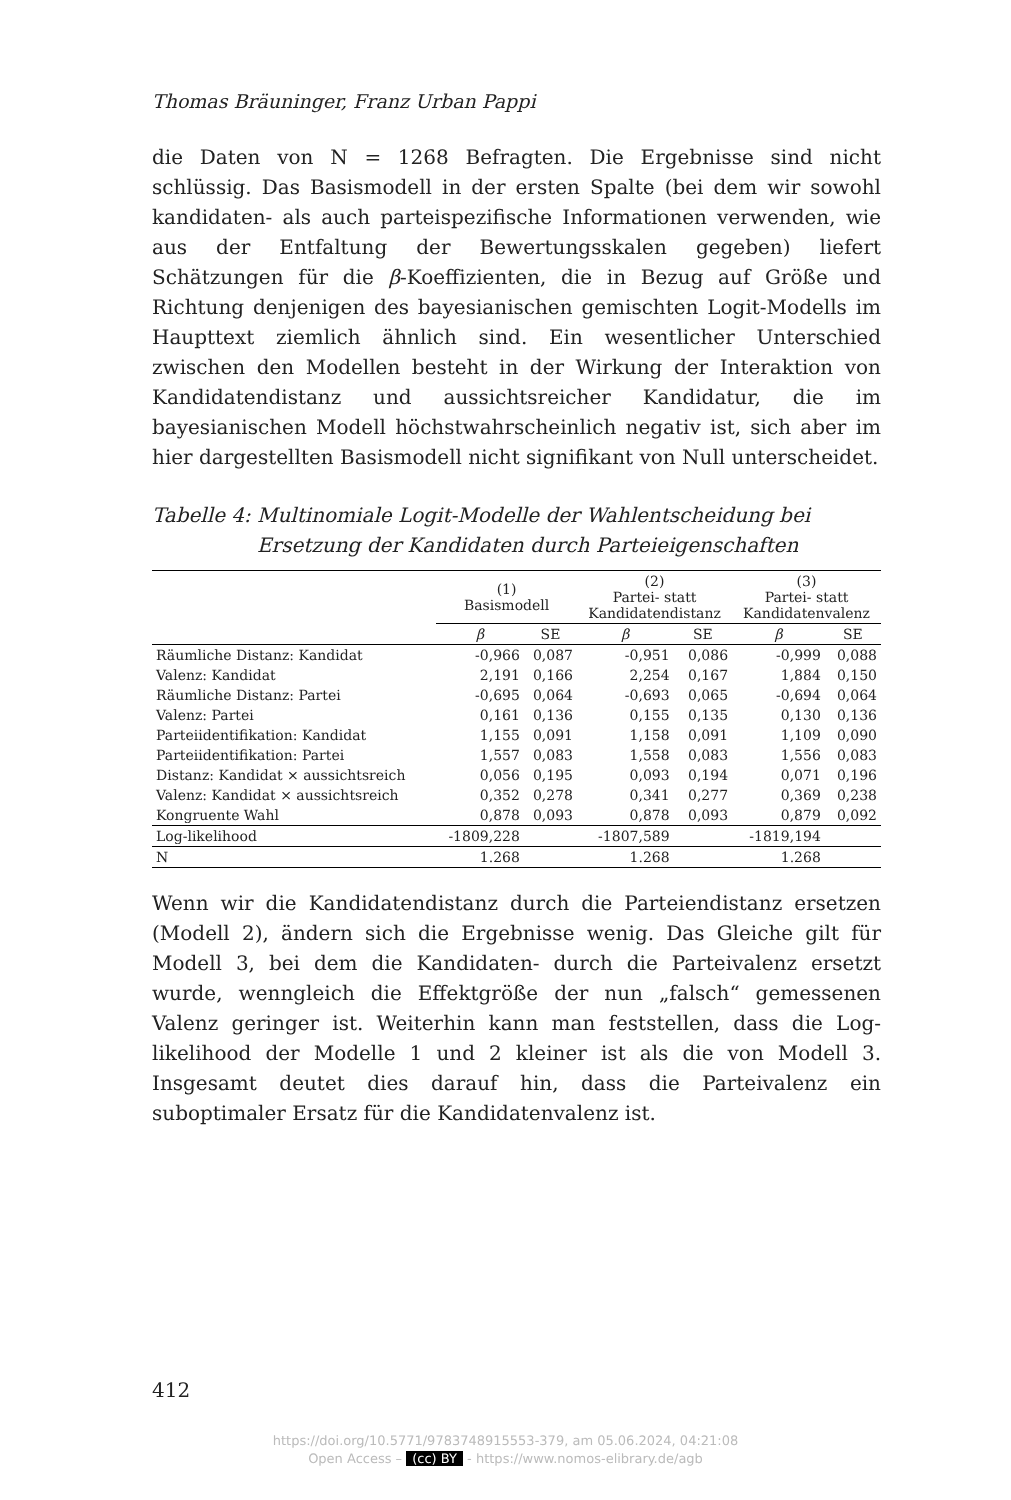Thomas Bräuninger, Franz Urban Pappi
die Daten von N = 1268 Befragten. Die Ergebnisse sind nicht schlüssig. Das Basismodell in der ersten Spalte (bei dem wir sowohl kandidaten- als auch parteispezifische Informationen verwenden, wie aus der Entfaltung der Bewertungsskalen gegeben) liefert Schätzungen für die β-Koeffizienten, die in Bezug auf Größe und Richtung denjenigen des bayesianischen gemischten Logit-Modells im Haupttext ziemlich ähnlich sind. Ein wesentlicher Unterschied zwischen den Modellen besteht in der Wirkung der Interaktion von Kandidatendistanz und aussichtsreicher Kandidatur, die im bayesianischen Modell höchstwahrscheinlich negativ ist, sich aber im hier dargestellten Basismodell nicht signifikant von Null unterscheidet.
Tabelle 4: Multinomiale Logit-Modelle der Wahlentscheidung bei Ersetzung der Kandidaten durch Parteieigenschaften
| | (1) Basismodell | | (2) Partei- statt Kandidatendistanz | | (3) Partei- statt Kandidatenvalenz | |
| --- | --- | --- | --- | --- | --- | --- |
| | β | SE | β | SE | β | SE |
| Räumliche Distanz: Kandidat | -0,966 | 0,087 | -0,951 | 0,086 | -0,999 | 0,088 |
| Valenz: Kandidat | 2,191 | 0,166 | 2,254 | 0,167 | 1,884 | 0,150 |
| Räumliche Distanz: Partei | -0,695 | 0,064 | -0,693 | 0,065 | -0,694 | 0,064 |
| Valenz: Partei | 0,161 | 0,136 | 0,155 | 0,135 | 0,130 | 0,136 |
| Parteiidentifikation: Kandidat | 1,155 | 0,091 | 1,158 | 0,091 | 1,109 | 0,090 |
| Parteiidentifikation: Partei | 1,557 | 0,083 | 1,558 | 0,083 | 1,556 | 0,083 |
| Distanz: Kandidat × aussichtsreich | 0,056 | 0,195 | 0,093 | 0,194 | 0,071 | 0,196 |
| Valenz: Kandidat × aussichtsreich | 0,352 | 0,278 | 0,341 | 0,277 | 0,369 | 0,238 |
| Kongruente Wahl | 0,878 | 0,093 | 0,878 | 0,093 | 0,879 | 0,092 |
| Log-likelihood | -1809,228 | | -1807,589 | | -1819,194 | |
| N | 1.268 | | 1.268 | | 1.268 | |
Wenn wir die Kandidatendistanz durch die Parteiendistanz ersetzen (Modell 2), ändern sich die Ergebnisse wenig. Das Gleiche gilt für Modell 3, bei dem die Kandidaten- durch die Parteivalenz ersetzt wurde, wenngleich die Effektgröße der nun „falsch“ gemessenen Valenz geringer ist. Weiterhin kann man feststellen, dass die Log-likelihood der Modelle 1 und 2 kleiner ist als die von Modell 3. Insgesamt deutet dies darauf hin, dass die Parteivalenz ein suboptimaler Ersatz für die Kandidatenvalenz ist.
412
https://doi.org/10.5771/9783748915553-379, am 05.06.2024, 04:21:08
Open Access – (cc) BY - https://www.nomos-elibrary.de/agb